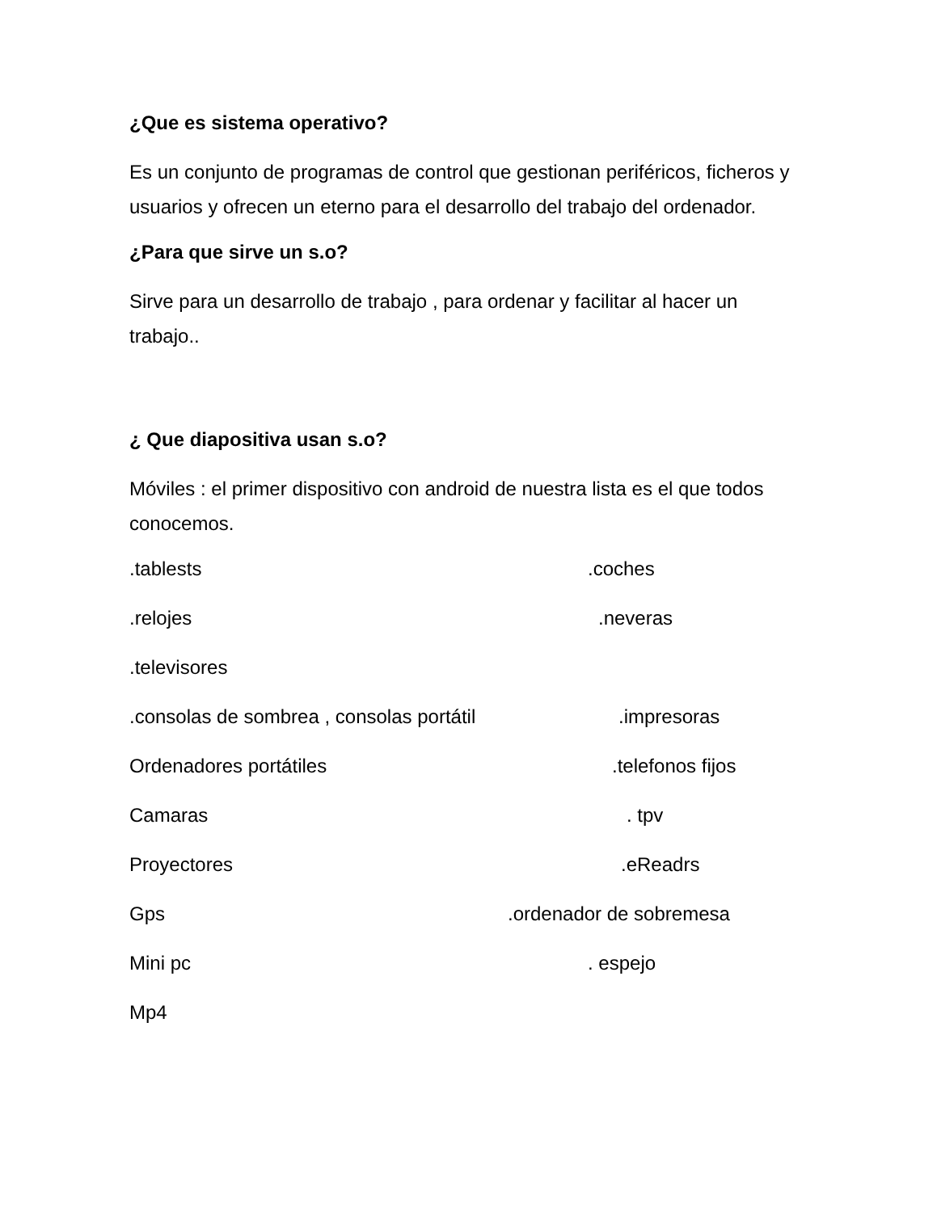¿Que es sistema operativo?
Es un conjunto de programas de control que gestionan periféricos, ficheros y usuarios y ofrecen un eterno para el desarrollo del trabajo del ordenador.
¿Para que sirve un s.o?
Sirve para un desarrollo de trabajo , para ordenar y facilitar al hacer un trabajo..
¿ Que diapositiva usan s.o?
Móviles : el primer dispositivo con android de nuestra lista es el que todos conocemos.
.tablests .coches
.relojes .neveras
.televisores
.consolas de sombrea , consolas portátil .impresoras
Ordenadores portátiles .telefonos fijos
Camaras . tpv
Proyectores .eReadrs
Gps .ordenador de sobremesa
Mini pc . espejo
Mp4